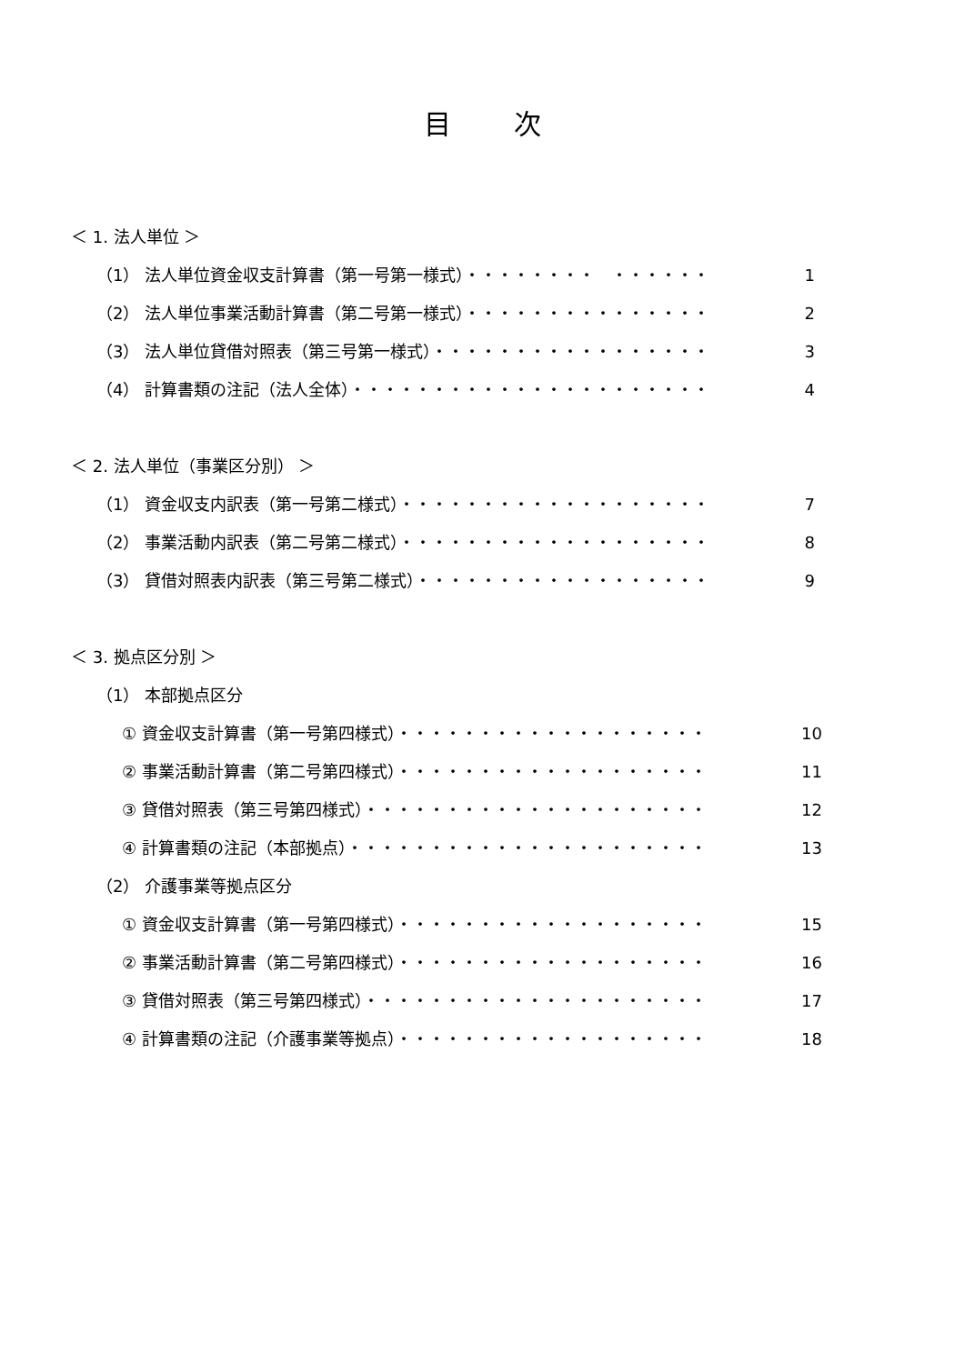目 次
＜ 1. 法人単位 ＞
（1） 法人単位資金収支計算書（第一号第一様式）・・・・・・・・　・・・・・・ 1
（2） 法人単位事業活動計算書（第二号第一様式）・・・・・・・・・・・・・・・ 2
（3） 法人単位貸借対照表（第三号第一様式）・・・・・・・・・・・・・・・・・ 3
（4） 計算書類の注記（法人全体）・・・・・・・・・・・・・・・・・・・・・・ 4
＜ 2. 法人単位（事業区分別） ＞
（1） 資金収支内訳表（第一号第二様式）・・・・・・・・・・・・・・・・・・・ 7
（2） 事業活動内訳表（第二号第二様式）・・・・・・・・・・・・・・・・・・・ 8
（3） 貸借対照表内訳表（第三号第二様式）・・・・・・・・・・・・・・・・・・ 9
＜ 3. 拠点区分別 ＞
（1） 本部拠点区分
① 資金収支計算書（第一号第四様式）・・・・・・・・・・・・・・・・・・・ 10
② 事業活動計算書（第二号第四様式）・・・・・・・・・・・・・・・・・・・ 11
③ 貸借対照表（第三号第四様式）・・・・・・・・・・・・・・・・・・・・・ 12
④ 計算書類の注記（本部拠点）・・・・・・・・・・・・・・・・・・・・・・ 13
（2） 介護事業等拠点区分
① 資金収支計算書（第一号第四様式）・・・・・・・・・・・・・・・・・・・ 15
② 事業活動計算書（第二号第四様式）・・・・・・・・・・・・・・・・・・・ 16
③ 貸借対照表（第三号第四様式）・・・・・・・・・・・・・・・・・・・・・ 17
④ 計算書類の注記（介護事業等拠点）・・・・・・・・・・・・・・・・・・・ 18